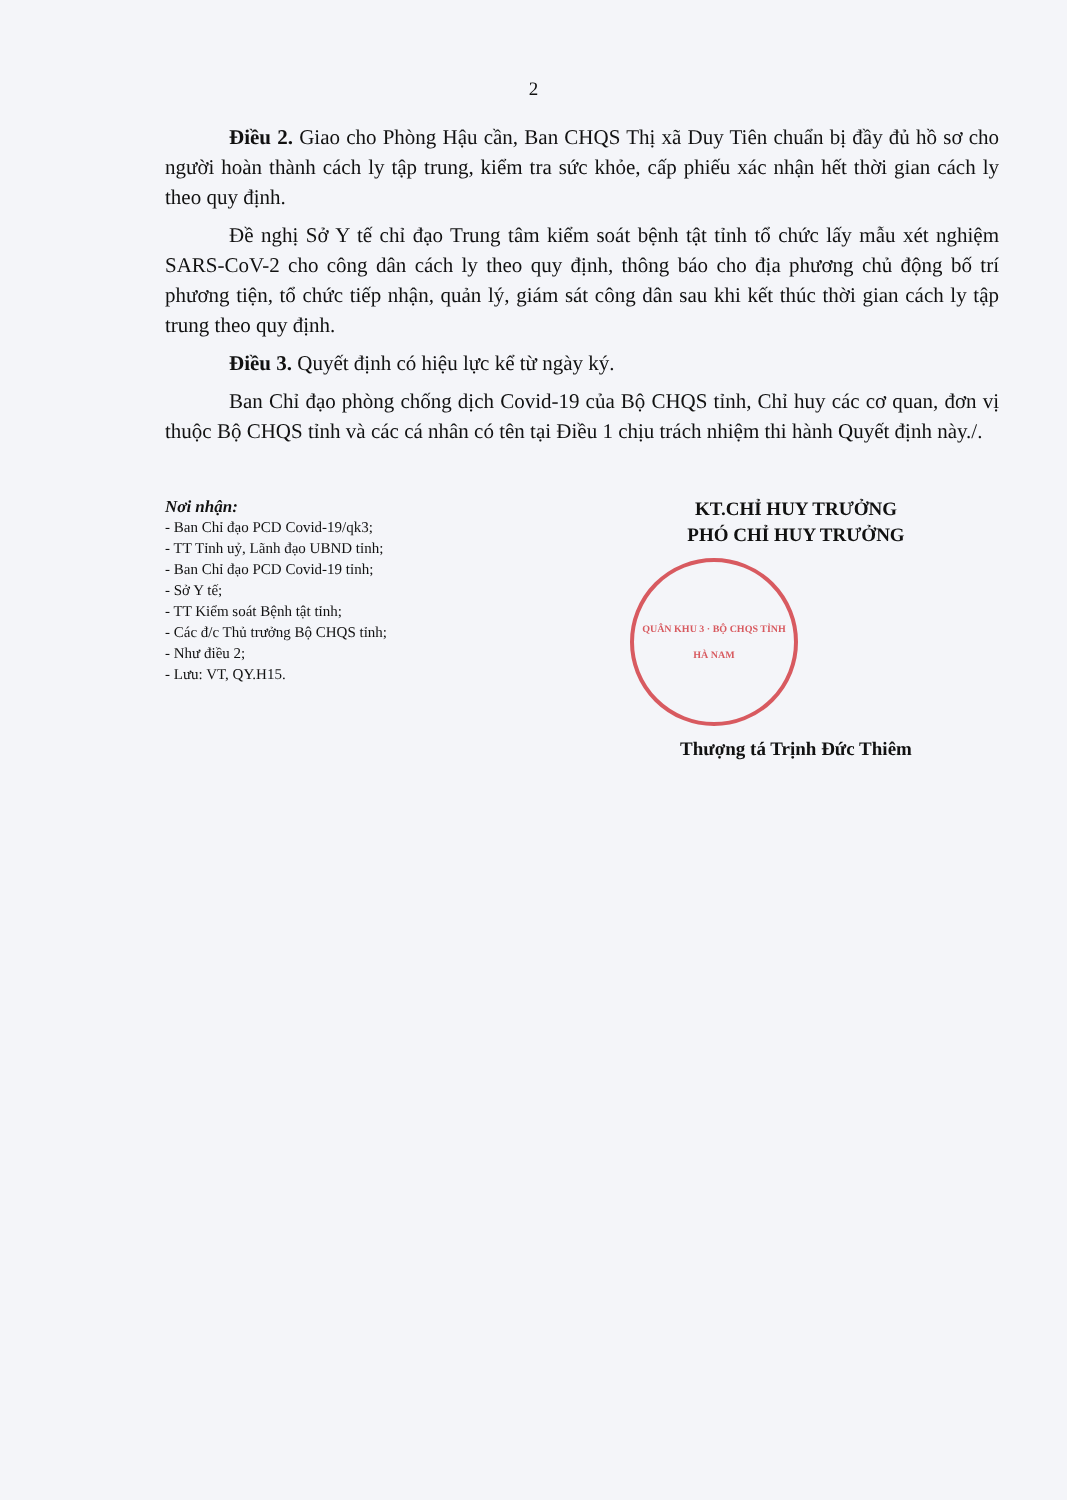2
Điều 2. Giao cho Phòng Hậu cần, Ban CHQS Thị xã Duy Tiên chuẩn bị đầy đủ hồ sơ cho người hoàn thành cách ly tập trung, kiểm tra sức khỏe, cấp phiếu xác nhận hết thời gian cách ly theo quy định.
Đề nghị Sở Y tế chỉ đạo Trung tâm kiểm soát bệnh tật tỉnh tổ chức lấy mẫu xét nghiệm SARS-CoV-2 cho công dân cách ly theo quy định, thông báo cho địa phương chủ động bố trí phương tiện, tổ chức tiếp nhận, quản lý, giám sát công dân sau khi kết thúc thời gian cách ly tập trung theo quy định.
Điều 3. Quyết định có hiệu lực kể từ ngày ký.
Ban Chỉ đạo phòng chống dịch Covid-19 của Bộ CHQS tỉnh, Chỉ huy các cơ quan, đơn vị thuộc Bộ CHQS tỉnh và các cá nhân có tên tại Điều 1 chịu trách nhiệm thi hành Quyết định này./.
Nơi nhận:
- Ban Chỉ đạo PCD Covid-19/qk3;
- TT Tỉnh uỷ, Lãnh đạo UBND tỉnh;
- Ban Chỉ đạo PCD Covid-19 tỉnh;
- Sở Y tế;
- TT Kiểm soát Bệnh tật tỉnh;
- Các đ/c Thủ trưởng Bộ CHQS tỉnh;
- Như điều 2;
- Lưu: VT, QY.H15.
KT.CHỈ HUY TRƯỞNG
PHÓ CHỈ HUY TRƯỞNG
QUÂN KHU 3 · BỘ CHQS TỈNH HÀ NAM
Thượng tá Trịnh Đức Thiêm